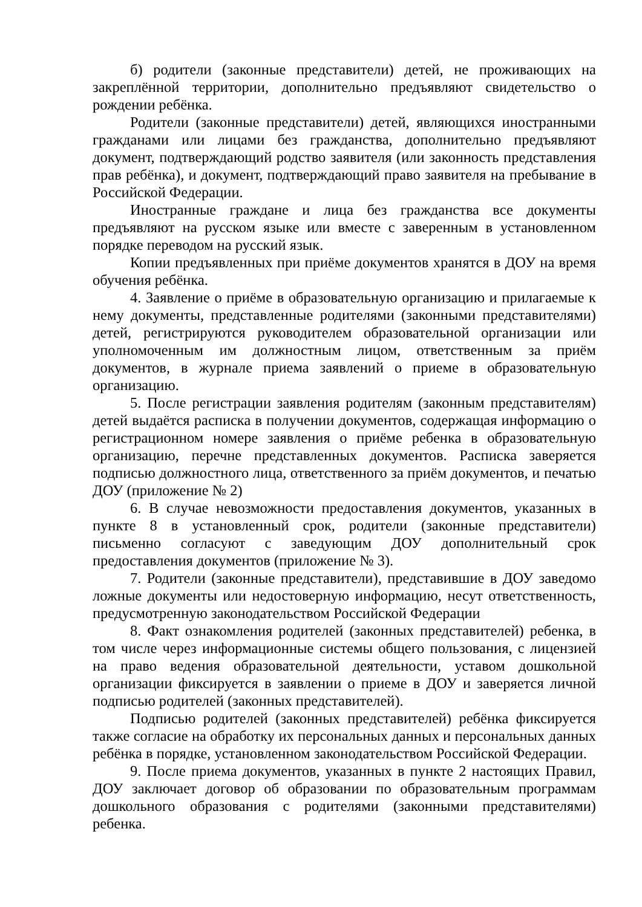б) родители (законные представители) детей, не проживающих на закреплённой территории, дополнительно предъявляют свидетельство о рождении ребёнка.
Родители (законные представители) детей, являющихся иностранными гражданами или лицами без гражданства, дополнительно предъявляют документ, подтверждающий родство заявителя (или законность представления прав ребёнка), и документ, подтверждающий право заявителя на пребывание в Российской Федерации.
Иностранные граждане и лица без гражданства все документы предъявляют на русском языке или вместе с заверенным в установленном порядке переводом на русский язык.
Копии предъявленных при приёме документов хранятся в ДОУ на время обучения ребёнка.
4. Заявление о приёме в образовательную организацию и прилагаемые к нему документы, представленные родителями (законными представителями) детей, регистрируются руководителем образовательной организации или уполномоченным им должностным лицом, ответственным за приём документов, в журнале приема заявлений о приеме в образовательную организацию.
5. После регистрации заявления родителям (законным представителям) детей выдаётся расписка в получении документов, содержащая информацию о регистрационном номере заявления о приёме ребенка в образовательную организацию, перечне представленных документов. Расписка заверяется подписью должностного лица, ответственного за приём документов, и печатью ДОУ (приложение № 2)
6. В случае невозможности предоставления документов, указанных в пункте 8 в установленный срок, родители (законные представители) письменно согласуют с заведующим ДОУ дополнительный срок предоставления документов (приложение № 3).
7. Родители (законные представители), представившие в ДОУ заведомо ложные документы или недостоверную информацию, несут ответственность, предусмотренную законодательством Российской Федерации
8. Факт ознакомления родителей (законных представителей) ребенка, в том числе через информационные системы общего пользования, с лицензией на право ведения образовательной деятельности, уставом дошкольной организации фиксируется в заявлении о приеме в ДОУ и заверяется личной подписью родителей (законных представителей).
Подписью родителей (законных представителей) ребёнка фиксируется также согласие на обработку их персональных данных и персональных данных ребёнка в порядке, установленном законодательством Российской Федерации.
9. После приема документов, указанных в пункте 2 настоящих Правил, ДОУ заключает договор об образовании по образовательным программам дошкольного образования с родителями (законными представителями) ребенка.